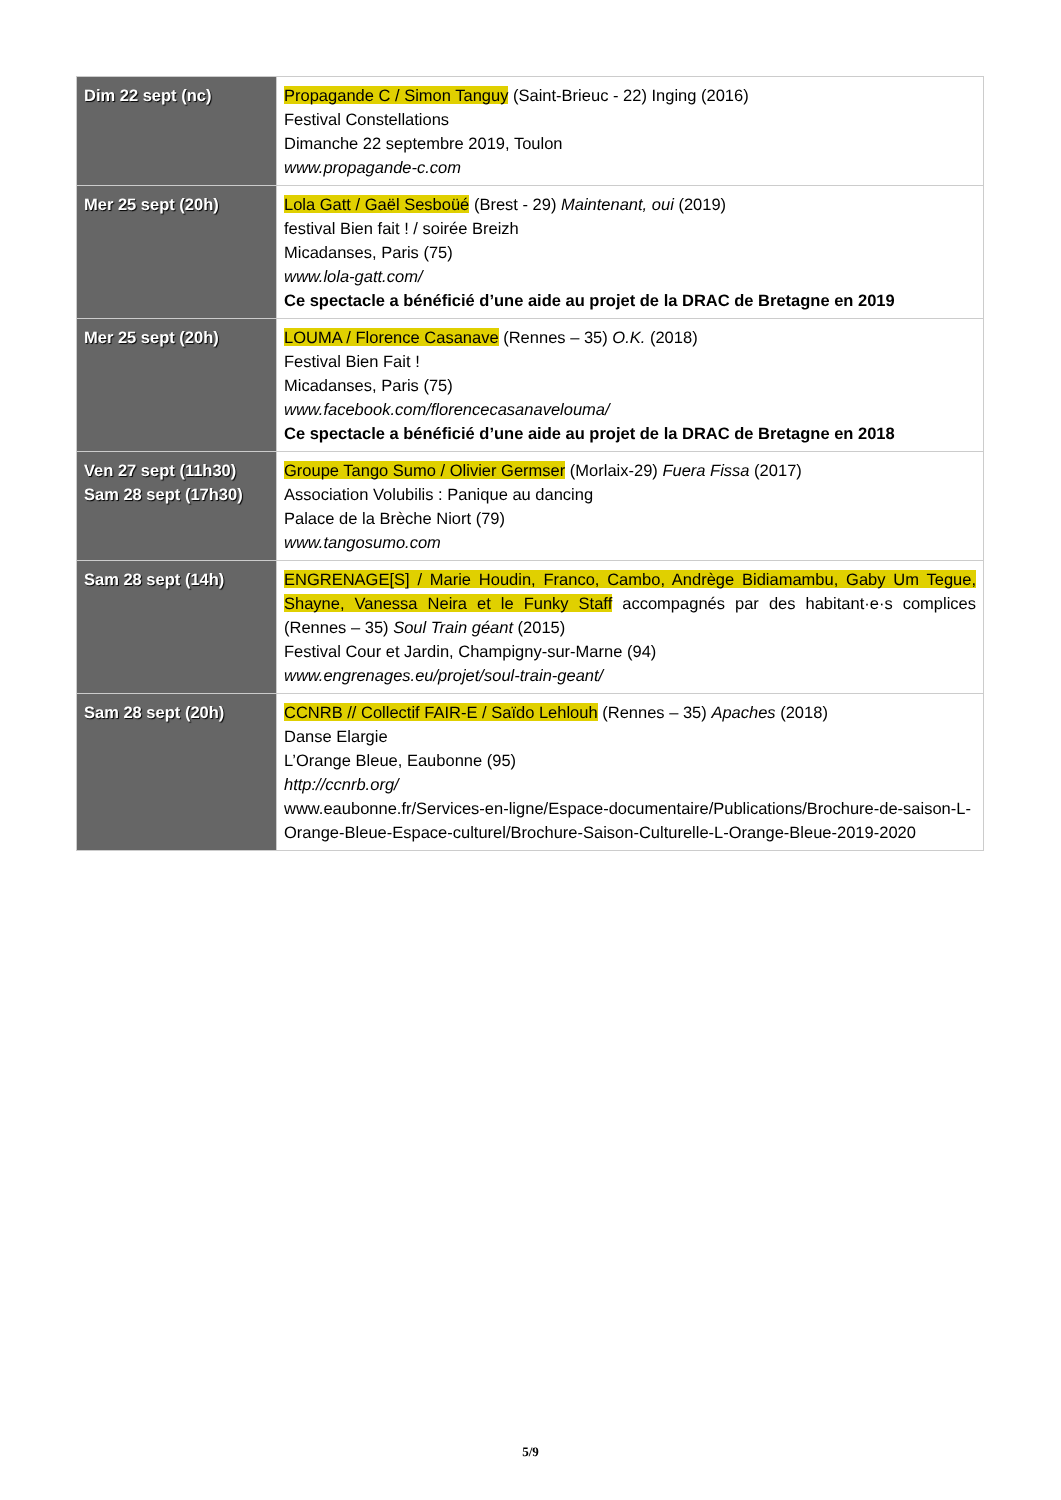| Dim 22 sept (nc) | Propagande C / Simon Tanguy (Saint-Brieuc - 22) Inging (2016) Festival Constellations Dimanche 22 septembre 2019, Toulon www.propagande-c.com |
| Mer 25 sept (20h) | Lola Gatt / Gaël Sesboüé (Brest - 29) Maintenant, oui (2019) festival Bien fait ! / soirée Breizh Micadanses, Paris (75) www.lola-gatt.com/ Ce spectacle a bénéficié d’une aide au projet de la DRAC de Bretagne en 2019 |
| Mer 25 sept (20h) | LOUMA / Florence Casanave (Rennes – 35) O.K. (2018) Festival Bien Fait ! Micadanses, Paris (75) www.facebook.com/florencecasanavelouma/ Ce spectacle a bénéficié d’une aide au projet de la DRAC de Bretagne en 2018 |
| Ven 27 sept (11h30) Sam 28 sept (17h30) | Groupe Tango Sumo / Olivier Germser (Morlaix-29) Fuera Fissa (2017) Association Volubilis : Panique au dancing Palace de la Brèche Niort (79) www.tangosumo.com |
| Sam 28 sept (14h) | ENGRENAGE[S] / Marie Houdin, Franco, Cambo, Andrège Bidiamambu, Gaby Um Tegue, Shayne, Vanessa Neira et le Funky Staff accompagnés par des habitant·e·s complices (Rennes – 35) Soul Train géant (2015) Festival Cour et Jardin, Champigny-sur-Marne (94) www.engrenages.eu/projet/soul-train-geant/ |
| Sam 28 sept (20h) | CCNRB // Collectif FAIR-E / Saïdo Lehlouh (Rennes – 35) Apaches (2018) Danse Elargie L’Orange Bleue, Eaubonne (95) http://ccnrb.org/ www.eaubonne.fr/Services-en-ligne/Espace-documentaire/Publications/Brochure-de-saison-L-Orange-Bleue-Espace-culturel/Brochure-Saison-Culturelle-L-Orange-Bleue-2019-2020 |
5/9